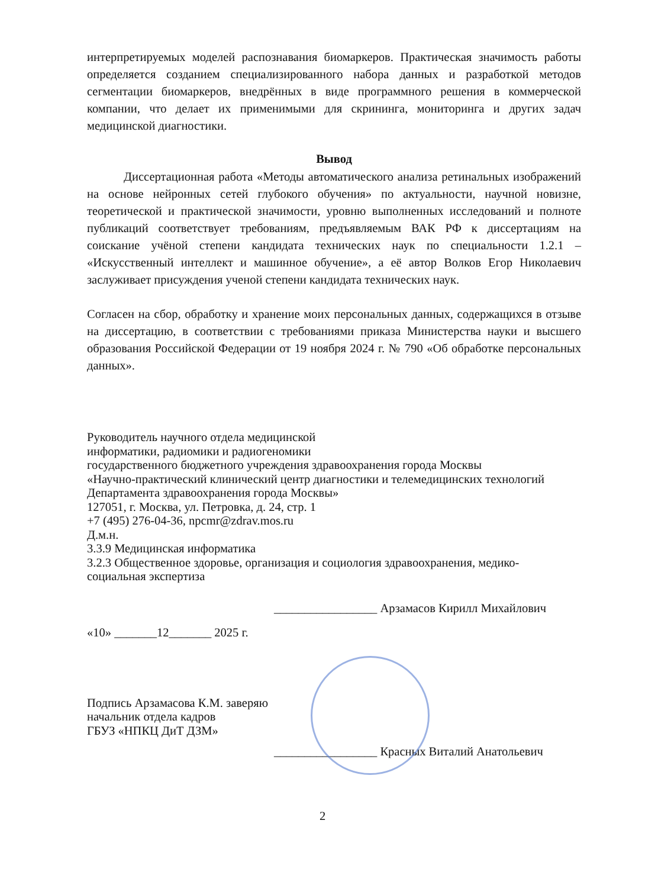интерпретируемых моделей распознавания биомаркеров. Практическая значимость работы определяется созданием специализированного набора данных и разработкой методов сегментации биомаркеров, внедрённых в виде программного решения в коммерческой компании, что делает их применимыми для скрининга, мониторинга и других задач медицинской диагностики.
Вывод
Диссертационная работа «Методы автоматического анализа ретинальных изображений на основе нейронных сетей глубокого обучения» по актуальности, научной новизне, теоретической и практической значимости, уровню выполненных исследований и полноте публикаций соответствует требованиям, предъявляемым ВАК РФ к диссертациям на соискание учёной степени кандидата технических наук по специальности 1.2.1 – «Искусственный интеллект и машинное обучение», а её автор Волков Егор Николаевич заслуживает присуждения ученой степени кандидата технических наук.
Согласен на сбор, обработку и хранение моих персональных данных, содержащихся в отзыве на диссертацию, в соответствии с требованиями приказа Министерства науки и высшего образования Российской Федерации от 19 ноября 2024 г. № 790 «Об обработке персональных данных».
Руководитель научного отдела медицинской
информатики, радиомики и радиогеномики
государственного бюджетного учреждения здравоохранения города Москвы
«Научно-практический клинический центр диагностики и телемедицинских технологий
Департамента здравоохранения города Москвы»
127051, г. Москва, ул. Петровка, д. 24, стр. 1
+7 (495) 276-04-36, npcmr@zdrav.mos.ru
Д.м.н.
3.3.9 Медицинская информатика
3.2.3 Общественное здоровье, организация и социология здравоохранения, медико-
социальная экспертиза
_________________ Арзамасов Кирилл Михайлович
«10» _______12_______ 2025 г.
Подпись Арзамасова К.М. заверяю
начальник отдела кадров
ГБУЗ «НПКЦ ДиТ ДЗМ»
_________________ Красных Виталий Анатольевич
2